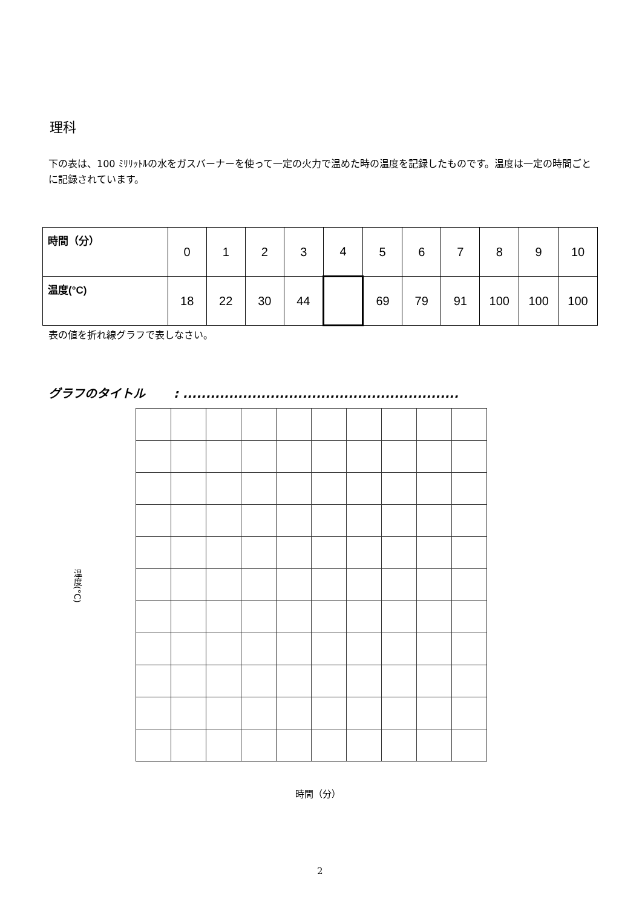理科
下の表は、100 ﾐﾘﾘｯﾄﾙの水をガスバーナーを使って一定の火力で温めた時の温度を記録したものです。温度は一定の時間ごとに記録されています。
| 時間（分） | 0 | 1 | 2 | 3 | 4 | 5 | 6 | 7 | 8 | 9 | 10 |
| 温度(°C) | 18 | 22 | 30 | 44 | | 69 | 79 | 91 | 100 | 100 | 100 |
表の値を折れ線グラフで表しなさい。
グラフのタイトル　　 : ............................................................
温度(°C)
時間（分）
2